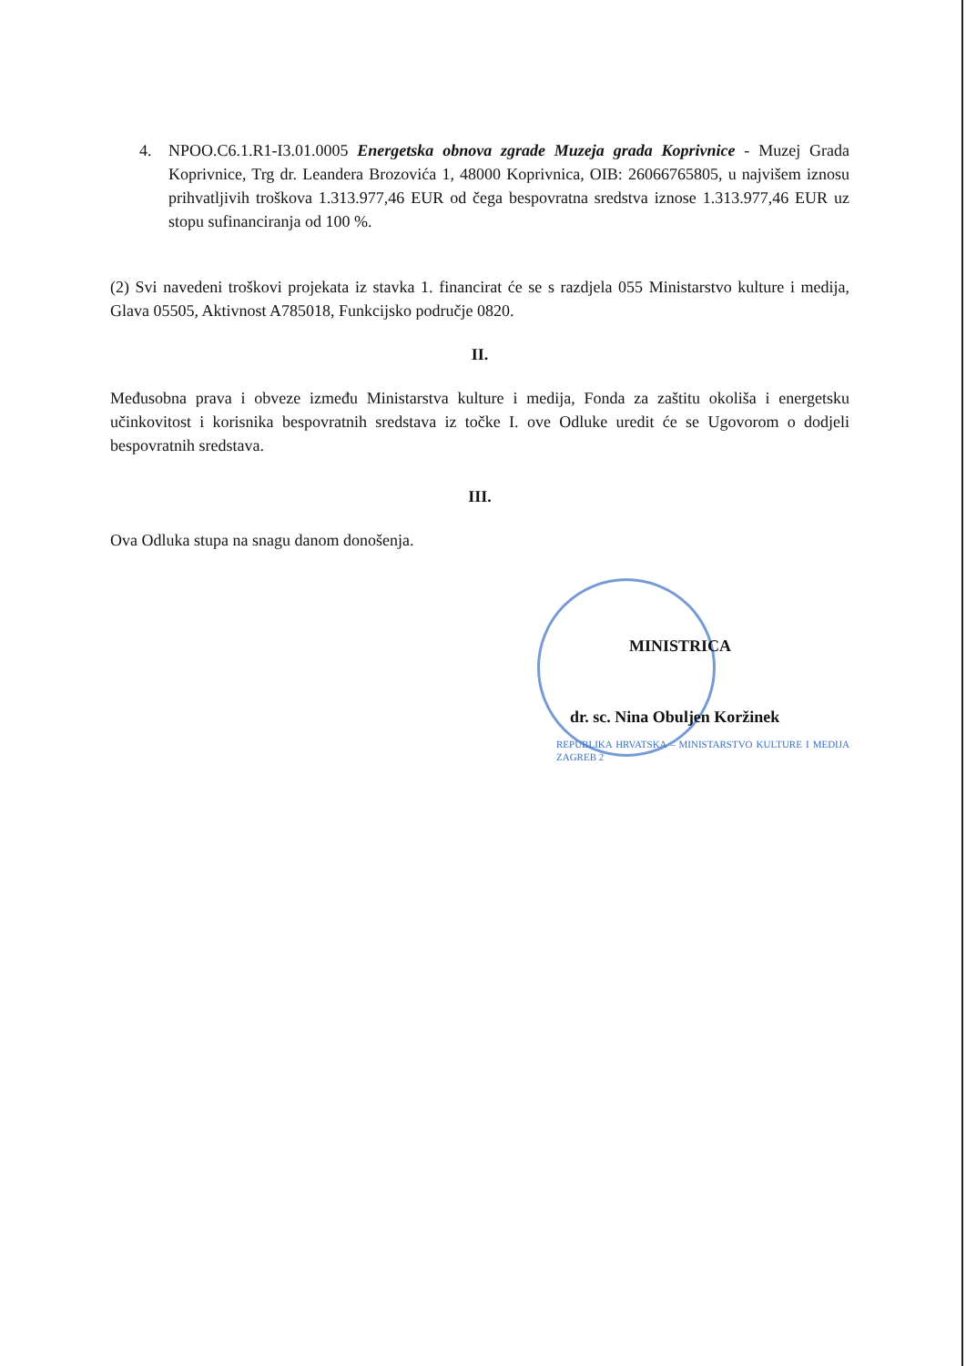4. NPOO.C6.1.R1-I3.01.0005 Energetska obnova zgrade Muzeja grada Koprivnice - Muzej Grada Koprivnice, Trg dr. Leandera Brozovića 1, 48000 Koprivnica, OIB: 26066765805, u najvišem iznosu prihvatljivih troškova 1.313.977,46 EUR od čega bespovratna sredstva iznose 1.313.977,46 EUR uz stopu sufinanciranja od 100 %.
(2) Svi navedeni troškovi projekata iz stavka 1. financirat će se s razdjela 055 Ministarstvo kulture i medija, Glava 05505, Aktivnost A785018, Funkcijsko područje 0820.
II.
Međusobna prava i obveze između Ministarstva kulture i medija, Fonda za zaštitu okoliša i energetsku učinkovitost i korisnika bespovratnih sredstava iz točke I. ove Odluke uredit će se Ugovorom o dodjeli bespovratnih sredstava.
III.
Ova Odluka stupa na snagu danom donošenja.
MINISTRICA
dr. sc. Nina Obuljen Koržinek
REPUBLIKA HRVATSKA – MINISTARSTVO KULTURE I MEDIJA ZAGREB 2